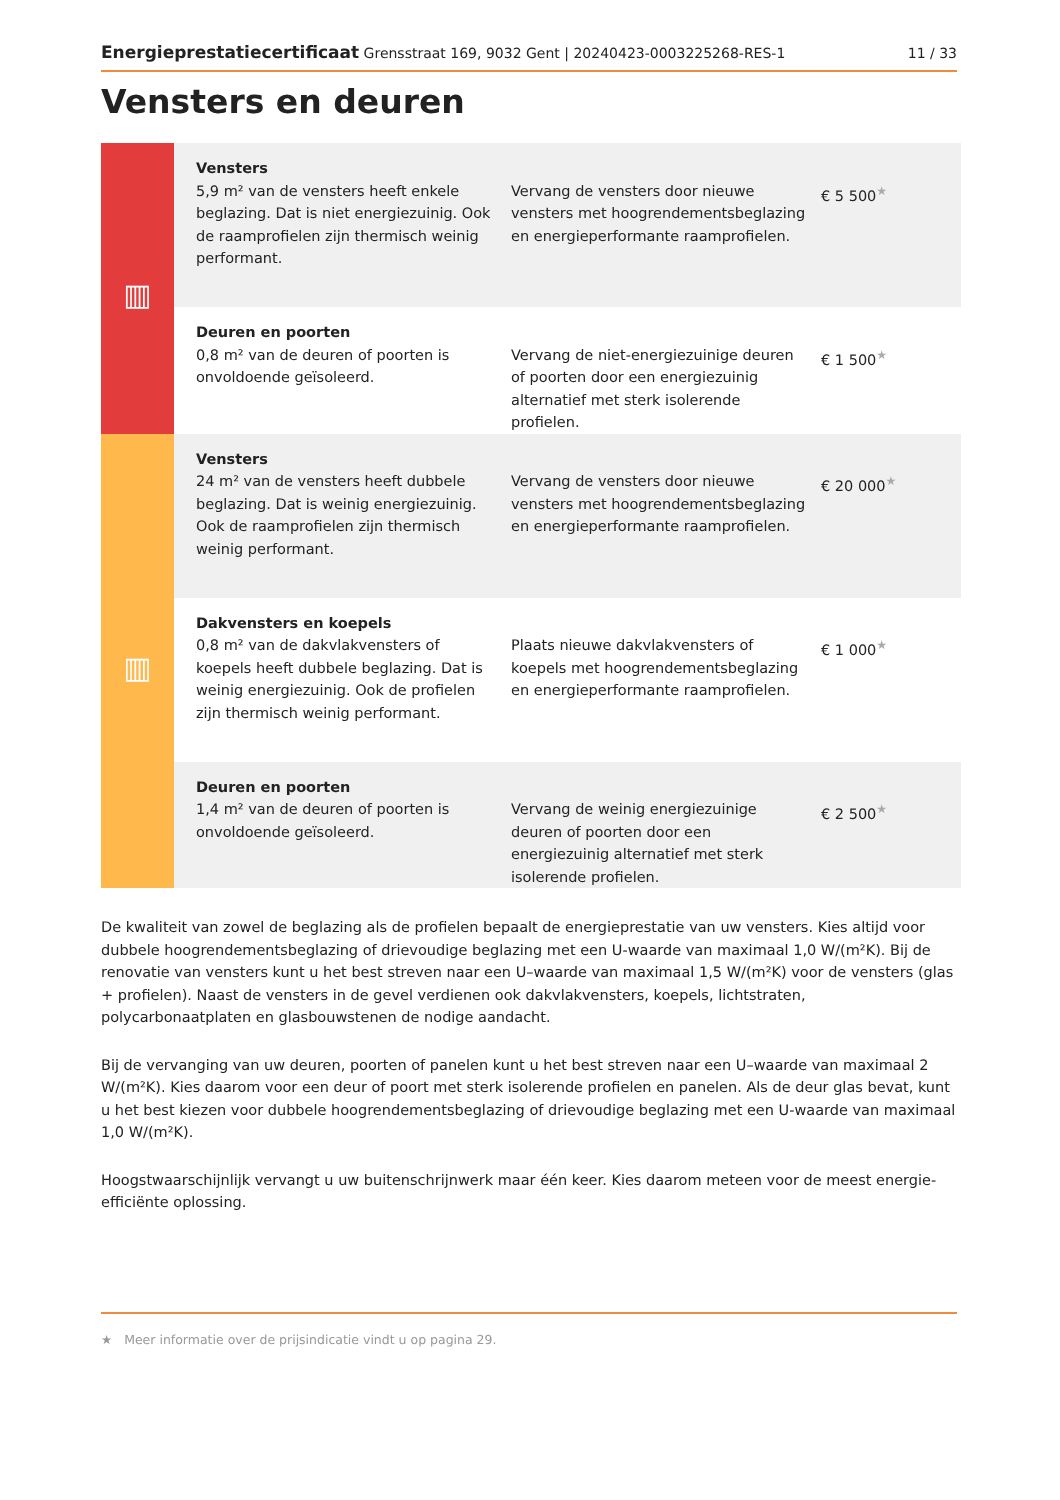Energieprestatiecertificaat Grensstraat 169, 9032 Gent | 20240423-0003225268-RES-1 11 / 33
Vensters en deuren
| ▥ | Vensters 5,9 m² van de vensters heeft enkele beglazing. Dat is niet energiezuinig. Ook de raamprofielen zijn thermisch weinig performant. | Vervang de vensters door nieuwe vensters met hoogrendementsbeglazing en energieperformante raamprofielen. | € 5 500<sup>★</sup> |
| | Deuren en poorten 0,8 m² van de deuren of poorten is onvoldoende geïsoleerd. | Vervang de niet-energiezuinige deuren of poorten door een energiezuinig alternatief met sterk isolerende profielen. | € 1 500<sup>★</sup> |
| ▥ | Vensters 24 m² van de vensters heeft dubbele beglazing. Dat is weinig energiezuinig. Ook de raamprofielen zijn thermisch weinig performant. | Vervang de vensters door nieuwe vensters met hoogrendementsbeglazing en energieperformante raamprofielen. | € 20 000<sup>★</sup> |
| | Dakvensters en koepels 0,8 m² van de dakvlakvensters of koepels heeft dubbele beglazing. Dat is weinig energiezuinig. Ook de profielen zijn thermisch weinig performant. | Plaats nieuwe dakvlakvensters of koepels met hoogrendementsbeglazing en energieperformante raamprofielen. | € 1 000<sup>★</sup> |
| | Deuren en poorten 1,4 m² van de deuren of poorten is onvoldoende geïsoleerd. | Vervang de weinig energiezuinige deuren of poorten door een energiezuinig alternatief met sterk isolerende profielen. | € 2 500<sup>★</sup> |
De kwaliteit van zowel de beglazing als de profielen bepaalt de energieprestatie van uw vensters. Kies altijd voor dubbele hoogrendementsbeglazing of drievoudige beglazing met een U-waarde van maximaal 1,0 W/(m²K). Bij de renovatie van vensters kunt u het best streven naar een U–waarde van maximaal 1,5 W/(m²K) voor de vensters (glas + profielen). Naast de vensters in de gevel verdienen ook dakvlakvensters, koepels, lichtstraten, polycarbonaatplaten en glasbouwstenen de nodige aandacht.
Bij de vervanging van uw deuren, poorten of panelen kunt u het best streven naar een U–waarde van maximaal 2 W/(m²K). Kies daarom voor een deur of poort met sterk isolerende profielen en panelen. Als de deur glas bevat, kunt u het best kiezen voor dubbele hoogrendementsbeglazing of drievoudige beglazing met een U-waarde van maximaal 1,0 W/(m²K).
Hoogstwaarschijnlijk vervangt u uw buitenschrijnwerk maar één keer. Kies daarom meteen voor de meest energie-efficiënte oplossing.
★ Meer informatie over de prijsindicatie vindt u op pagina 29.